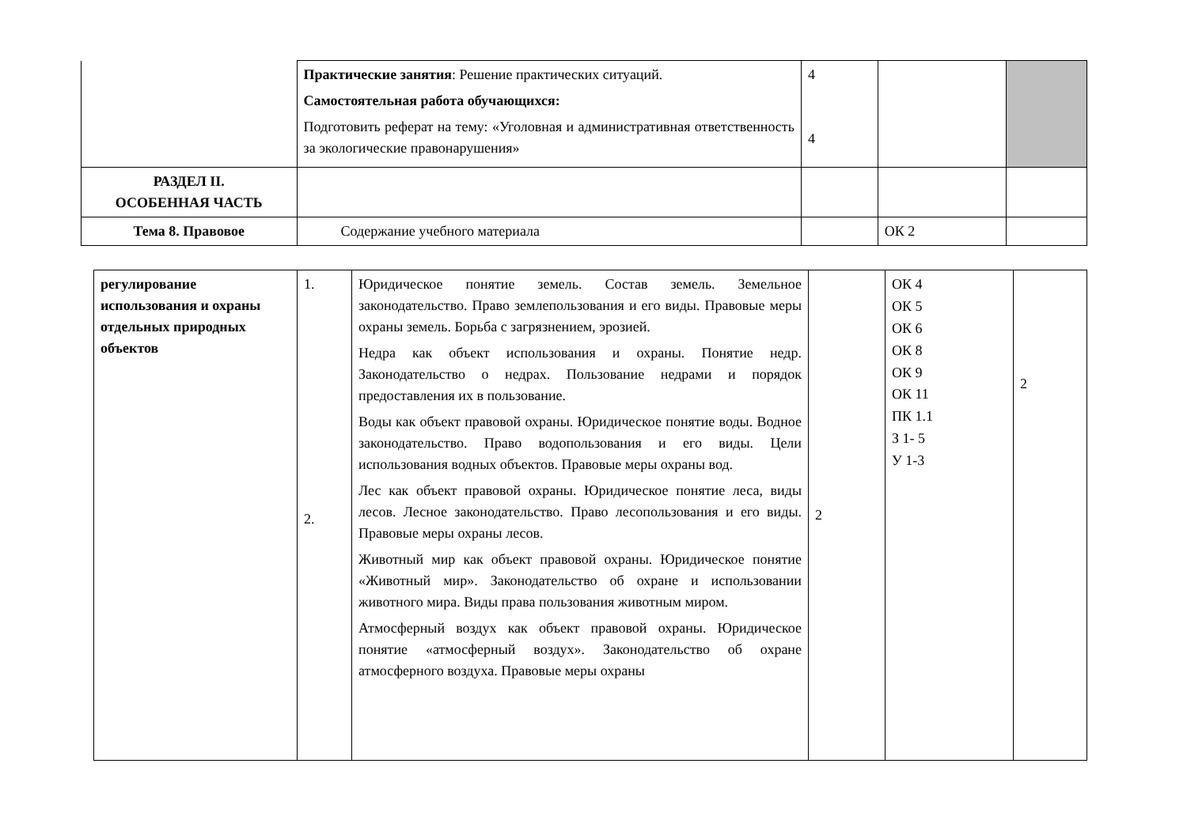| | Практические занятия : Решение практических ситуаций. Самостоятельная работа обучающихся: Подготовить реферат на тему: «Уголовная и административная ответственность за экологические правонарушения» | 4 4 | | |
| РАЗДЕЛ II. ОСОБЕННАЯ ЧАСТЬ | | | | |
| Тема 8. Правовое | Содержание учебного материала | | ОК 2 | |
| регулирование использования и охраны отдельных природных объектов | 1. 2. | Юридическое понятие земель. Состав земель. Земельное законодательство. Право землепользования и его виды. Правовые меры охраны земель. Борьба с загрязнением, эрозией. Недра как объект использования и охраны. Понятие недр. Законодательство о недрах. Пользование недрами и порядок предоставления их в пользование. Воды как объект правовой охраны. Юридическое понятие воды. Водное законодательство. Право водопользования и его виды. Цели использования водных объектов. Правовые меры охраны вод. Лес как объект правовой охраны. Юридическое понятие леса, виды лесов. Лесное законодательство. Право лесопользования и его виды. Правовые меры охраны лесов. Животный мир как объект правовой охраны. Юридическое понятие «Животный мир». Законодательство об охране и использовании животного мира. Виды права пользования животным миром. Атмосферный воздух как объект правовой охраны. Юридическое понятие «атмосферный воздух». Законодательство об охране атмосферного воздуха. Правовые меры охраны | 2 | ОК 4 ОК 5 ОК 6 ОК 8 ОК 9 ОК 11 ПК 1.1 З 1- 5 У 1-3 | 2 |